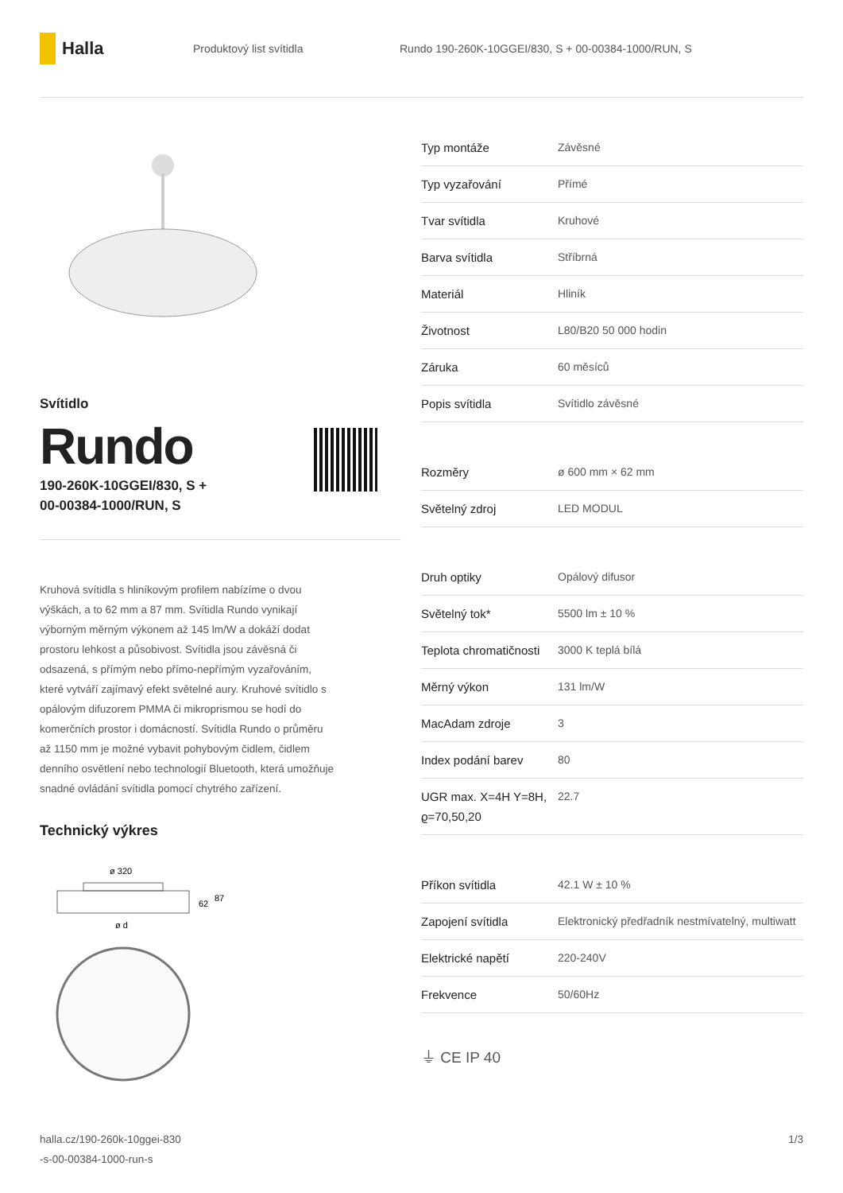Halla
Produktový list svítidla
Rundo 190-260K-10GGEI/830, S + 00-00384-1000/RUN, S
Svítidlo
Rundo
190-260K-10GGEI/830, S +
00-00384-1000/RUN, S
Kruhová svítidla s hliníkovým profilem nabízíme o dvou výškách, a to 62 mm a 87 mm. Svítidla Rundo vynikají výborným měrným výkonem až 145 lm/W a dokáží dodat prostoru lehkost a působivost. Svítidla jsou závěsná či odsazená, s přímým nebo přímo-nepřímým vyzařováním, které vytváří zajímavý efekt světelné aury. Kruhové svítidlo s opálovým difuzorem PMMA či mikroprismou se hodí do komerčních prostor i domácností. Svítidla Rundo o průměru až 1150 mm je možné vybavit pohybovým čidlem, čidlem denního osvětlení nebo technologií Bluetooth, která umožňuje snadné ovládání svítidla pomocí chytrého zařízení.
Technický výkres
ø 320
62
87
ø d
| Typ montáže | Závěsné |
| Typ vyzařování | Přímé |
| Tvar svítidla | Kruhové |
| Barva svítidla | Stříbrná |
| Materiál | Hliník |
| Životnost | L80/B20 50 000 hodin |
| Záruka | 60 měsíců |
| Popis svítidla | Svítidlo závěsné |
| Rozměry | ø 600 mm × 62 mm |
| Světelný zdroj | LED MODUL |
| Druh optiky | Opálový difusor |
| Světelný tok* | 5500 lm ± 10 % |
| Teplota chromatičnosti | 3000 K teplá bílá |
| Měrný výkon | 131 lm/W |
| MacAdam zdroje | 3 |
| Index podání barev | 80 |
| UGR max. X=4H Y=8H, ϱ=70,50,20 | 22.7 |
| Příkon svítidla | 42.1 W ± 10 % |
| Zapojení svítidla | Elektronický předřadník nestmívatelný, multiwatt |
| Elektrické napětí | 220-240V |
| Frekvence | 50/60Hz |
⏚ CE IP 40
halla.cz/190-260k-10ggei-830
-s-00-00384-1000-run-s
1/3